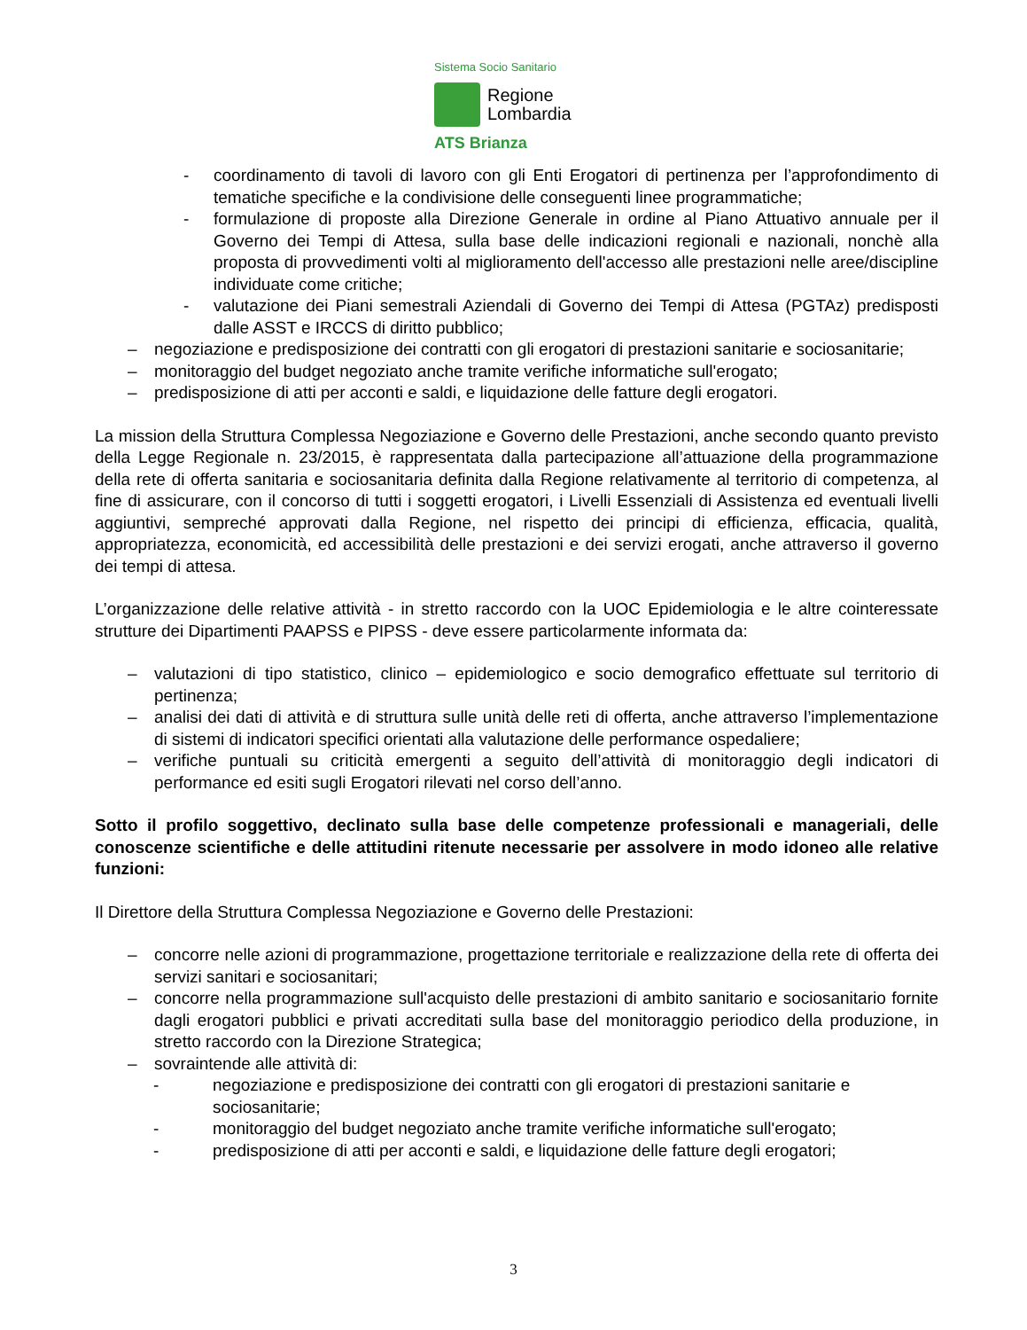Sistema Socio Sanitario
Regione
Lombardia
ATS Brianza
- coordinamento di tavoli di lavoro con gli Enti Erogatori di pertinenza per l’approfondimento di tematiche specifiche e la condivisione delle conseguenti linee programmatiche;
- formulazione di proposte alla Direzione Generale in ordine al Piano Attuativo annuale per il Governo dei Tempi di Attesa, sulla base delle indicazioni regionali e nazionali, nonchè alla proposta di provvedimenti volti al miglioramento dell'accesso alle prestazioni nelle aree/discipline individuate come critiche;
- valutazione dei Piani semestrali Aziendali di Governo dei Tempi di Attesa (PGTAz) predisposti dalle ASST e IRCCS di diritto pubblico;
– negoziazione e predisposizione dei contratti con gli erogatori di prestazioni sanitarie e sociosanitarie;
– monitoraggio del budget negoziato anche tramite verifiche informatiche sull'erogato;
– predisposizione di atti per acconti e saldi, e liquidazione delle fatture degli erogatori.
La mission della Struttura Complessa Negoziazione e Governo delle Prestazioni, anche secondo quanto previsto della Legge Regionale n. 23/2015, è rappresentata dalla partecipazione all’attuazione della programmazione della rete di offerta sanitaria e sociosanitaria definita dalla Regione relativamente al territorio di competenza, al fine di assicurare, con il concorso di tutti i soggetti erogatori, i Livelli Essenziali di Assistenza ed eventuali livelli aggiuntivi, sempreché approvati dalla Regione, nel rispetto dei principi di efficienza, efficacia, qualità, appropriatezza, economicità, ed accessibilità delle prestazioni e dei servizi erogati, anche attraverso il governo dei tempi di attesa.
L’organizzazione delle relative attività - in stretto raccordo con la UOC Epidemiologia e le altre cointeressate strutture dei Dipartimenti PAAPSS e PIPSS - deve essere particolarmente informata da:
– valutazioni di tipo statistico, clinico – epidemiologico e socio demografico effettuate sul territorio di pertinenza;
– analisi dei dati di attività e di struttura sulle unità delle reti di offerta, anche attraverso l’implementazione di sistemi di indicatori specifici orientati alla valutazione delle performance ospedaliere;
– verifiche puntuali su criticità emergenti a seguito dell’attività di monitoraggio degli indicatori di performance ed esiti sugli Erogatori rilevati nel corso dell’anno.
Sotto il profilo soggettivo, declinato sulla base delle competenze professionali e manageriali, delle conoscenze scientifiche e delle attitudini ritenute necessarie per assolvere in modo idoneo alle relative funzioni:
Il Direttore della Struttura Complessa Negoziazione e Governo delle Prestazioni:
– concorre nelle azioni di programmazione, progettazione territoriale e realizzazione della rete di offerta dei servizi sanitari e sociosanitari;
– concorre nella programmazione sull'acquisto delle prestazioni di ambito sanitario e sociosanitario fornite dagli erogatori pubblici e privati accreditati sulla base del monitoraggio periodico della produzione, in stretto raccordo con la Direzione Strategica;
– sovraintende alle attività di:
- negoziazione e predisposizione dei contratti con gli erogatori di prestazioni sanitarie e sociosanitarie;
- monitoraggio del budget negoziato anche tramite verifiche informatiche sull'erogato;
- predisposizione di atti per acconti e saldi, e liquidazione delle fatture degli erogatori;
3